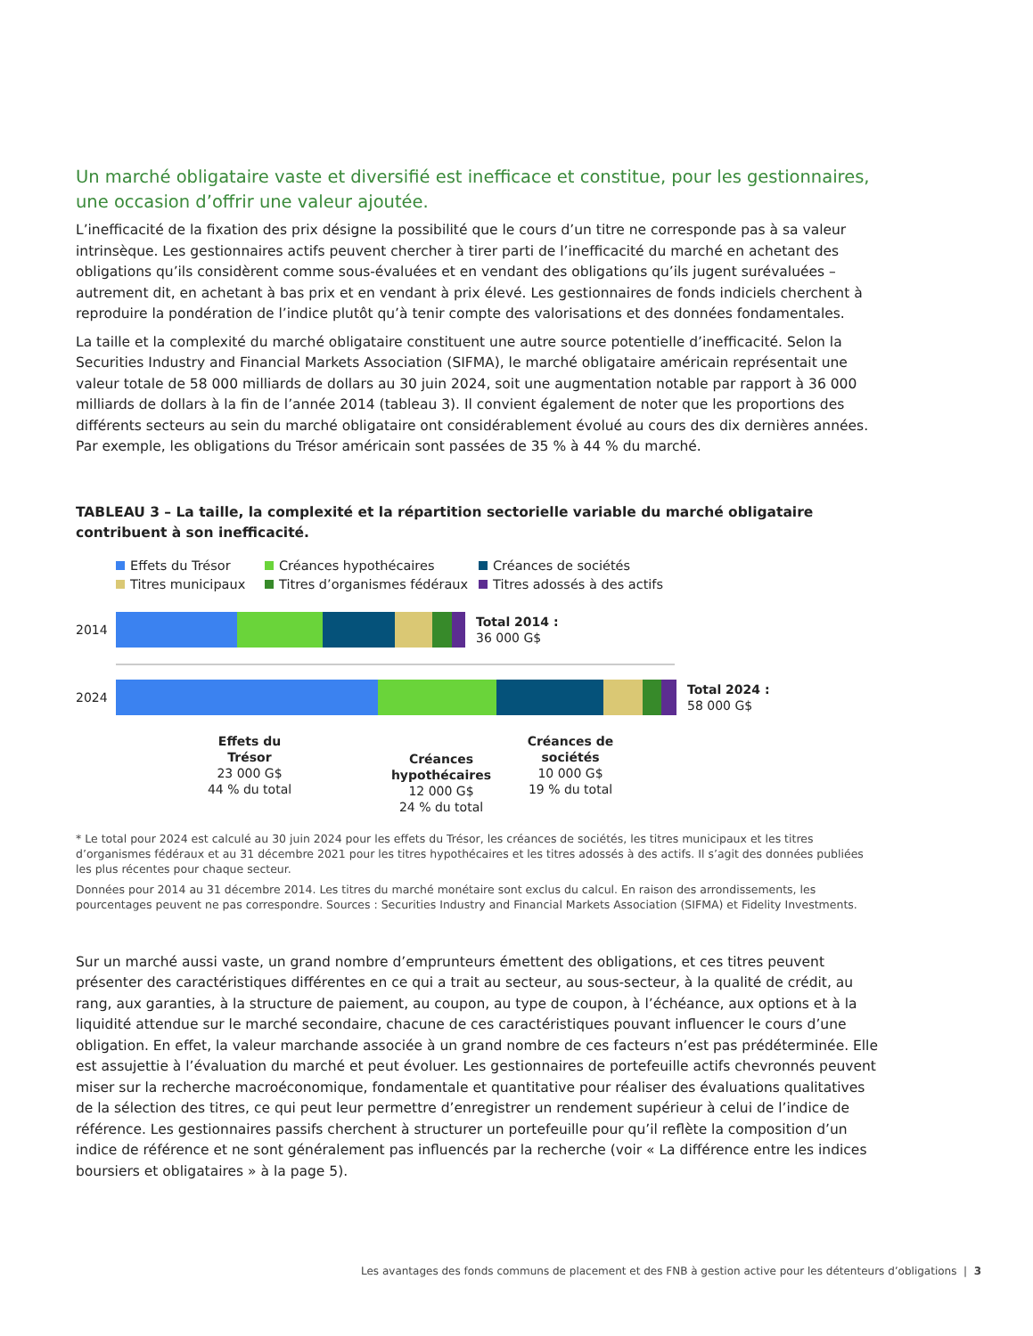Un marché obligataire vaste et diversifié est inefficace et constitue, pour les gestionnaires, une occasion d’offrir une valeur ajoutée.
L’inefficacité de la fixation des prix désigne la possibilité que le cours d’un titre ne corresponde pas à sa valeur intrinsèque. Les gestionnaires actifs peuvent chercher à tirer parti de l’inefficacité du marché en achetant des obligations qu’ils considèrent comme sous-évaluées et en vendant des obligations qu’ils jugent surévaluées – autrement dit, en achetant à bas prix et en vendant à prix élevé. Les gestionnaires de fonds indiciels cherchent à reproduire la pondération de l’indice plutôt qu’à tenir compte des valorisations et des données fondamentales.
La taille et la complexité du marché obligataire constituent une autre source potentielle d’inefficacité. Selon la Securities Industry and Financial Markets Association (SIFMA), le marché obligataire américain représentait une valeur totale de 58 000 milliards de dollars au 30 juin 2024, soit une augmentation notable par rapport à 36 000 milliards de dollars à la fin de l’année 2014 (tableau 3). Il convient également de noter que les proportions des différents secteurs au sein du marché obligataire ont considérablement évolué au cours des dix dernières années. Par exemple, les obligations du Trésor américain sont passées de 35 % à 44 % du marché.
TABLEAU 3 – La taille, la complexité et la répartition sectorielle variable du marché obligataire
contribuent à son inefficacité.
Effets du Trésor Créances hypothécaires Créances de sociétés Titres municipaux Titres d’organismes fédéraux Titres adossés à des actifs
2014
Total 2014 :
36 000 G$
2024
Total 2024 :
58 000 G$
Effets du Trésor
23 000 G$
44 % du total
Créances hypothécaires
12 000 G$
24 % du total
Créances de sociétés
10 000 G$
19 % du total
* Le total pour 2024 est calculé au 30 juin 2024 pour les effets du Trésor, les créances de sociétés, les titres municipaux et les titres d’organismes fédéraux et au 31 décembre 2021 pour les titres hypothécaires et les titres adossés à des actifs. Il s’agit des données publiées les plus récentes pour chaque secteur.
Données pour 2014 au 31 décembre 2014. Les titres du marché monétaire sont exclus du calcul. En raison des arrondissements, les pourcentages peuvent ne pas correspondre. Sources : Securities Industry and Financial Markets Association (SIFMA) et Fidelity Investments.
Sur un marché aussi vaste, un grand nombre d’emprunteurs émettent des obligations, et ces titres peuvent présenter des caractéristiques différentes en ce qui a trait au secteur, au sous-secteur, à la qualité de crédit, au rang, aux garanties, à la structure de paiement, au coupon, au type de coupon, à l’échéance, aux options et à la liquidité attendue sur le marché secondaire, chacune de ces caractéristiques pouvant influencer le cours d’une obligation. En effet, la valeur marchande associée à un grand nombre de ces facteurs n’est pas prédéterminée. Elle est assujettie à l’évaluation du marché et peut évoluer. Les gestionnaires de portefeuille actifs chevronnés peuvent miser sur la recherche macroéconomique, fondamentale et quantitative pour réaliser des évaluations qualitatives de la sélection des titres, ce qui peut leur permettre d’enregistrer un rendement supérieur à celui de l’indice de référence. Les gestionnaires passifs cherchent à structurer un portefeuille pour qu’il reflète la composition d’un indice de référence et ne sont généralement pas influencés par la recherche (voir « La différence entre les indices boursiers et obligataires » à la page 5).
Les avantages des fonds communs de placement et des FNB à gestion active pour les détenteurs d’obligations | 3